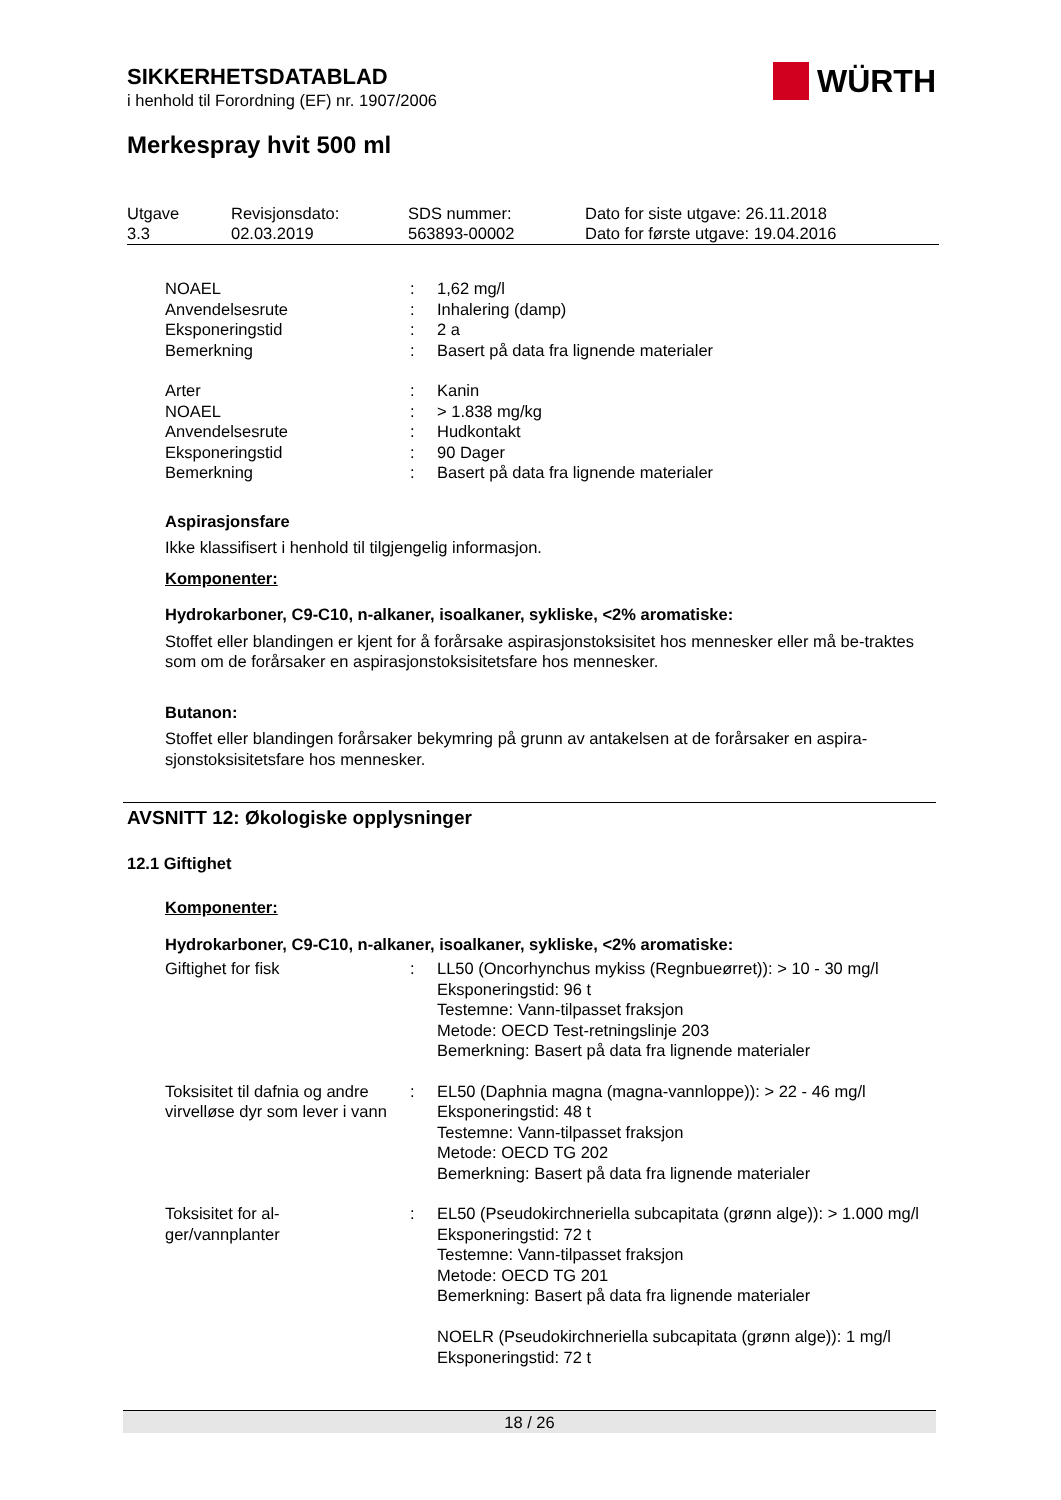SIKKERHETSDATABLAD
i henhold til Forordning (EF) nr. 1907/2006
Merkespray hvit 500 ml
| Utgave 3.3 | Revisjonsdato: 02.03.2019 | SDS nummer: 563893-00002 | Dato for siste utgave: 26.11.2018 Dato for første utgave: 19.04.2016 |
WÜRTH
| NOAEL | : | 1,62 mg/l |
| Anvendelsesrute | : | Inhalering (damp) |
| Eksponeringstid | : | 2 a |
| Bemerkning | : | Basert på data fra lignende materialer |
| Arter | : | Kanin |
| NOAEL | : | > 1.838 mg/kg |
| Anvendelsesrute | : | Hudkontakt |
| Eksponeringstid | : | 90 Dager |
| Bemerkning | : | Basert på data fra lignende materialer |
Aspirasjonsfare
Ikke klassifisert i henhold til tilgjengelig informasjon.
Komponenter:
Hydrokarboner, C9-C10, n-alkaner, isoalkaner, sykliske, <2% aromatiske:
Stoffet eller blandingen er kjent for å forårsake aspirasjonstoksisitet hos mennesker eller må be-traktes som om de forårsaker en aspirasjonstoksisitetsfare hos mennesker.
Butanon:
Stoffet eller blandingen forårsaker bekymring på grunn av antakelsen at de forårsaker en aspira-sjonstoksisitetsfare hos mennesker.
AVSNITT 12: Økologiske opplysninger
12.1 Giftighet
Komponenter:
Hydrokarboner, C9-C10, n-alkaner, isoalkaner, sykliske, <2% aromatiske:
| Giftighet for fisk | : | LL50 (Oncorhynchus mykiss (Regnbueørret)): > 10 - 30 mg/l Eksponeringstid: 96 t Testemne: Vann-tilpasset fraksjon Metode: OECD Test-retningslinje 203 Bemerkning: Basert på data fra lignende materialer |
| Toksisitet til dafnia og andre virvelløse dyr som lever i vann | : | EL50 (Daphnia magna (magna-vannloppe)): > 22 - 46 mg/l Eksponeringstid: 48 t Testemne: Vann-tilpasset fraksjon Metode: OECD TG 202 Bemerkning: Basert på data fra lignende materialer |
| Toksisitet for al- ger/vannplanter | : | EL50 (Pseudokirchneriella subcapitata (grønn alge)): > 1.000 mg/l Eksponeringstid: 72 t Testemne: Vann-tilpasset fraksjon Metode: OECD TG 201 Bemerkning: Basert på data fra lignende materialer NOELR (Pseudokirchneriella subcapitata (grønn alge)): 1 mg/l Eksponeringstid: 72 t |
18 / 26